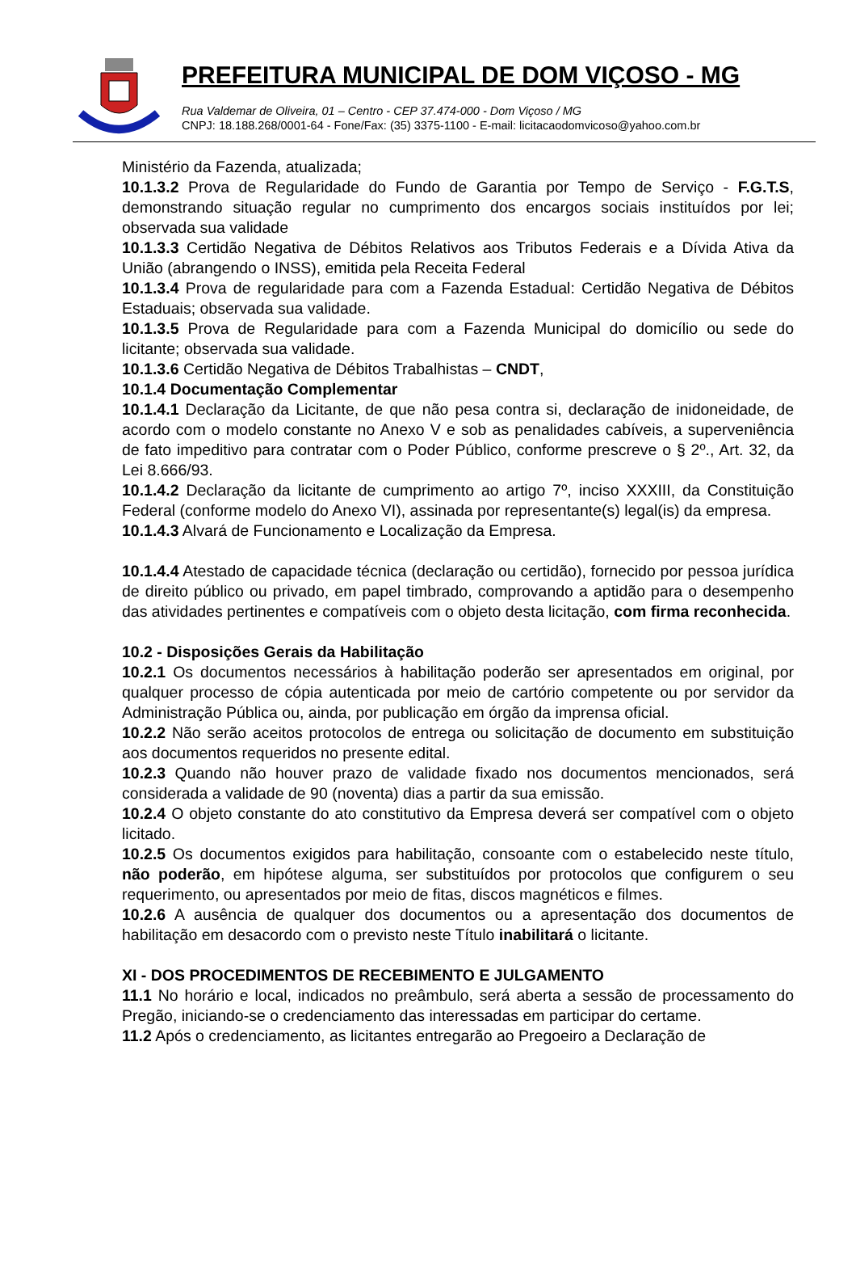PREFEITURA MUNICIPAL DE DOM VIÇOSO - MG
Rua Valdemar de Oliveira, 01 – Centro - CEP 37.474-000 - Dom Viçoso / MG
CNPJ: 18.188.268/0001-64 - Fone/Fax: (35) 3375-1100 - E-mail: licitacaodomvicoso@yahoo.com.br
Ministério da Fazenda, atualizada;
10.1.3.2 Prova de Regularidade do Fundo de Garantia por Tempo de Serviço - F.G.T.S, demonstrando situação regular no cumprimento dos encargos sociais instituídos por lei; observada sua validade
10.1.3.3 Certidão Negativa de Débitos Relativos aos Tributos Federais e a Dívida Ativa da União (abrangendo o INSS), emitida pela Receita Federal
10.1.3.4 Prova de regularidade para com a Fazenda Estadual: Certidão Negativa de Débitos Estaduais; observada sua validade.
10.1.3.5 Prova de Regularidade para com a Fazenda Municipal do domicílio ou sede do licitante; observada sua validade.
10.1.3.6 Certidão Negativa de Débitos Trabalhistas – CNDT,
10.1.4 Documentação Complementar
10.1.4.1 Declaração da Licitante, de que não pesa contra si, declaração de inidoneidade, de acordo com o modelo constante no Anexo V e sob as penalidades cabíveis, a superveniência de fato impeditivo para contratar com o Poder Público, conforme prescreve o § 2º., Art. 32, da Lei 8.666/93.
10.1.4.2 Declaração da licitante de cumprimento ao artigo 7º, inciso XXXIII, da Constituição Federal (conforme modelo do Anexo VI), assinada por representante(s) legal(is) da empresa.
10.1.4.3 Alvará de Funcionamento e Localização da Empresa.
10.1.4.4 Atestado de capacidade técnica (declaração ou certidão), fornecido por pessoa jurídica de direito público ou privado, em papel timbrado, comprovando a aptidão para o desempenho das atividades pertinentes e compatíveis com o objeto desta licitação, com firma reconhecida.
10.2 - Disposições Gerais da Habilitação
10.2.1 Os documentos necessários à habilitação poderão ser apresentados em original, por qualquer processo de cópia autenticada por meio de cartório competente ou por servidor da Administração Pública ou, ainda, por publicação em órgão da imprensa oficial.
10.2.2 Não serão aceitos protocolos de entrega ou solicitação de documento em substituição aos documentos requeridos no presente edital.
10.2.3 Quando não houver prazo de validade fixado nos documentos mencionados, será considerada a validade de 90 (noventa) dias a partir da sua emissão.
10.2.4 O objeto constante do ato constitutivo da Empresa deverá ser compatível com o objeto licitado.
10.2.5 Os documentos exigidos para habilitação, consoante com o estabelecido neste título, não poderão, em hipótese alguma, ser substituídos por protocolos que configurem o seu requerimento, ou apresentados por meio de fitas, discos magnéticos e filmes.
10.2.6 A ausência de qualquer dos documentos ou a apresentação dos documentos de habilitação em desacordo com o previsto neste Título inabilitará o licitante.
XI - DOS PROCEDIMENTOS DE RECEBIMENTO E JULGAMENTO
11.1 No horário e local, indicados no preâmbulo, será aberta a sessão de processamento do Pregão, iniciando-se o credenciamento das interessadas em participar do certame.
11.2 Após o credenciamento, as licitantes entregarão ao Pregoeiro a Declaração de